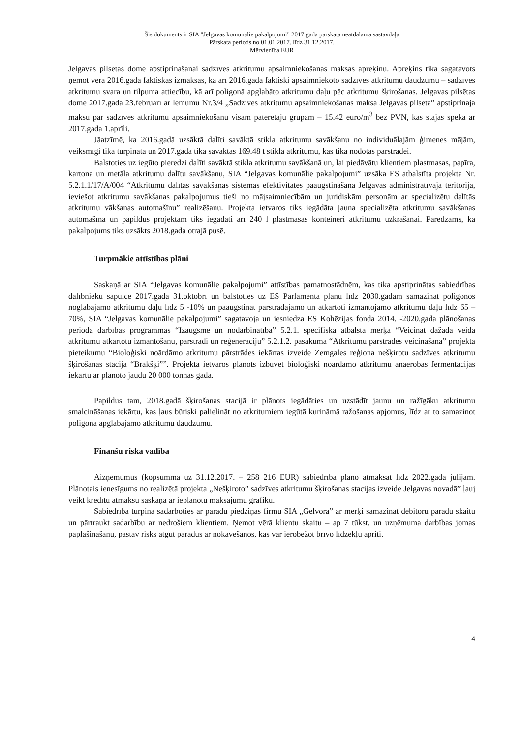Šis dokuments ir SIA "Jelgavas komunālie pakalpojumi" 2017.gada pārskata neatdalāma sastāvdaļa
Pārskata periods no 01.01.2017. līdz 31.12.2017.
Mērvienība EUR
Jelgavas pilsētas domē apstiprināšanai sadzīves atkritumu apsaimniekošanas maksas aprēķinu. Aprēķins tika sagatavots ņemot vērā 2016.gada faktiskās izmaksas, kā arī 2016.gada faktiski apsaimniekoto sadzīves atkritumu daudzumu – sadzīves atkritumu svara un tilpuma attiecību, kā arī poligonā apglabāto atkritumu daļu pēc atkritumu šķirošanas. Jelgavas pilsētas dome 2017.gada 23.februārī ar lēmumu Nr.3/4 „Sadzīves atkritumu apsaimniekošanas maksa Jelgavas pilsētā” apstiprināja maksu par sadzīves atkritumu apsaimniekošanu visām patērētāju grupām – 15.42 euro/m<sup>3</sup> bez PVN, kas stājās spēkā ar 2017.gada 1.aprīli.
Jāatzīmē, ka 2016.gadā uzsāktā dalīti savāktā stikla atkritumu savākšanu no individuālajām ģimenes mājām, veiksmīgi tika turpināta un 2017.gadā tika savāktas 169.48 t stikla atkritumu, kas tika nodotas pārstrādei.
Balstoties uz iegūto pieredzi dalīti savāktā stikla atkritumu savākšanā un, lai piedāvātu klientiem plastmasas, papīra, kartona un metāla atkritumu dalītu savākšanu, SIA “Jelgavas komunālie pakalpojumi” uzsāka ES atbalstīta projekta Nr. 5.2.1.1/17/A/004 “Atkritumu dalītās savākšanas sistēmas efektivitātes paaugstināšana Jelgavas administratīvajā teritorijā, ieviešot atkritumu savākšanas pakalpojumus tieši no mājsaimniecībām un juridiskām personām ar specializētu dalītās atkritumu vākšanas automašīnu” realizēšanu. Projekta ietvaros tiks iegādāta jauna specializēta atkritumu savākšanas automašīna un papildus projektam tiks iegādāti arī 240 l plastmasas konteineri atkritumu uzkrāšanai. Paredzams, ka pakalpojums tiks uzsākts 2018.gada otrajā pusē.
Turpmākie attīstības plāni
Saskaņā ar SIA “Jelgavas komunālie pakalpojumi” attīstības pamatnostādnēm, kas tika apstiprinātas sabiedrības dalībnieku sapulcē 2017.gada 31.oktobrī un balstoties uz ES Parlamenta plānu līdz 2030.gadam samazināt poligonos noglabājamo atkritumu daļu līdz 5 -10% un paaugstināt pārstrādājamo un atkārtoti izmantojamo atkritumu daļu līdz 65 – 70%, SIA “Jelgavas komunālie pakalpojumi” sagatavoja un iesniedza ES Kohēzijas fonda 2014. -2020.gada plānošanas perioda darbības programmas “Izaugsme un nodarbinātība” 5.2.1. specifiskā atbalsta mērķa “Veicināt dažāda veida atkritumu atkārtotu izmantošanu, pārstrādi un reģenerāciju” 5.2.1.2. pasākumā “Atkritumu pārstrādes veicināšana” projekta pieteikumu “Bioloģiski noārdāmo atkritumu pārstrādes iekārtas izveide Zemgales reģiona nešķirotu sadzīves atkritumu šķirošanas stacijā “Brakšķi””. Projekta ietvaros plānots izbūvēt bioloģiski noārdāmo atkritumu anaerobās fermentācijas iekārtu ar plānoto jaudu 20 000 tonnas gadā.
Papildus tam, 2018.gadā šķirošanas stacijā ir plānots iegādāties un uzstādīt jaunu un ražīgāku atkritumu smalcināšanas iekārtu, kas ļaus būtiski palielināt no atkritumiem iegūtā kurināmā ražošanas apjomus, līdz ar to samazinot poligonā apglabājamo atkritumu daudzumu.
Finanšu riska vadība
Aizņēmumus (kopsumma uz 31.12.2017. – 258 216 EUR) sabiedrība plāno atmaksāt līdz 2022.gada jūlijam. Plānotais ienesīgums no realizētā projekta „Nešķiroto” sadzīves atkritumu šķirošanas stacijas izveide Jelgavas novadā” ļauj veikt kredītu atmaksu saskaņā ar ieplānotu maksājumu grafiku.
Sabiedrība turpina sadarboties ar parādu piedziņas firmu SIA „Gelvora” ar mērķi samazināt debitoru parādu skaitu un pārtraukt sadarbību ar nedrošiem klientiem. Ņemot vērā klientu skaitu – ap 7 tūkst. un uzņēmuma darbības jomas paplašināšanu, pastāv risks atgūt parādus ar nokavēšanos, kas var ierobežot brīvo līdzekļu apriti.
4